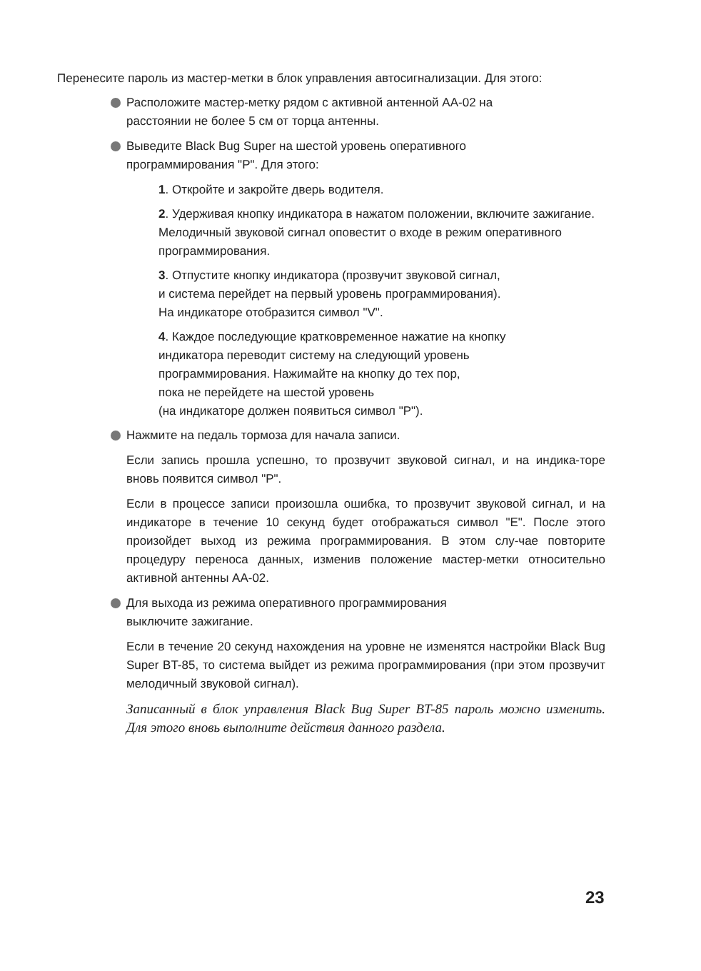Перенесите пароль из мастер-метки в блок управления автосигнализации. Для этого:
Расположите мастер-метку рядом с активной антенной АА-02 на
расстоянии не более 5 см от торца антенны.
Выведите Black Bug Super на шестой уровень оперативного
программирования "P". Для этого:
1. Откройте и закройте дверь водителя.
2. Удерживая кнопку индикатора в нажатом положении, включите зажигание. Мелодичный звуковой сигнал оповестит о входе в режим оперативного программирования.
3. Отпустите кнопку индикатора (прозвучит звуковой сигнал,
и система перейдет на первый уровень программирования).
На индикаторе отобразится символ "V".
4. Каждое последующие кратковременное нажатие на кнопку
индикатора переводит систему на следующий уровень
программирования. Нажимайте на кнопку до тех пор,
пока не перейдете на шестой уровень
(на индикаторе должен появиться символ "P").
Нажмите на педаль тормоза для начала записи.
Если запись прошла успешно, то прозвучит звуковой сигнал, и на индика-торе вновь появится символ "P".
Если в процессе записи произошла ошибка, то прозвучит звуковой сигнал, и на индикаторе в течение 10 секунд будет отображаться символ "E". После этого произойдет выход из режима программирования. В этом слу-чае повторите процедуру переноса данных, изменив положение мастер-метки относительно активной антенны АА-02.
Для выхода из режима оперативного программирования
выключите зажигание.
Если в течение 20 секунд нахождения на уровне не изменятся настройки Black Bug Super BT-85, то система выйдет из режима программирования (при этом прозвучит мелодичный звуковой сигнал).
Записанный в блок управления Black Bug Super BT-85 пароль можно изменить. Для этого вновь выполните действия данного раздела.
23